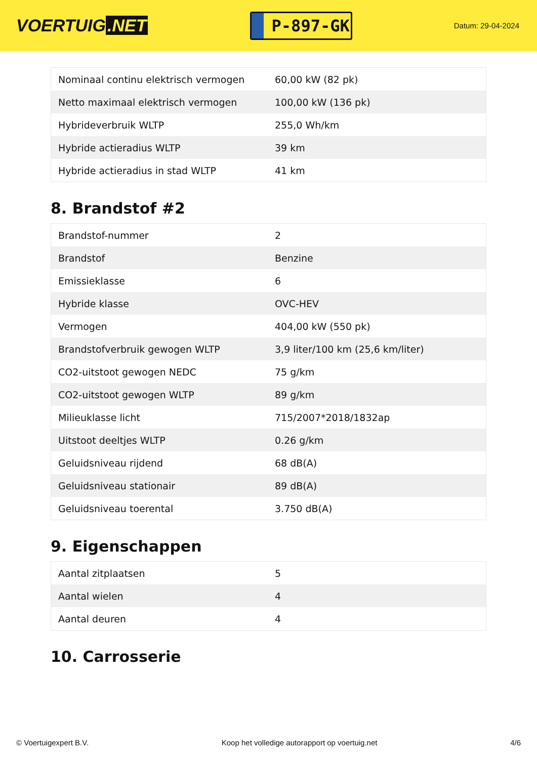VOERTUIG.NET
P-897-GK
Datum: 29-04-2024
| Nominaal continu elektrisch vermogen | 60,00 kW (82 pk) |
| Netto maximaal elektrisch vermogen | 100,00 kW (136 pk) |
| Hybrideverbruik WLTP | 255,0 Wh/km |
| Hybride actieradius WLTP | 39 km |
| Hybride actieradius in stad WLTP | 41 km |
8. Brandstof #2
| Brandstof-nummer | 2 |
| Brandstof | Benzine |
| Emissieklasse | 6 |
| Hybride klasse | OVC-HEV |
| Vermogen | 404,00 kW (550 pk) |
| Brandstofverbruik gewogen WLTP | 3,9 liter/100 km (25,6 km/liter) |
| CO2-uitstoot gewogen NEDC | 75 g/km |
| CO2-uitstoot gewogen WLTP | 89 g/km |
| Milieuklasse licht | 715/2007*2018/1832ap |
| Uitstoot deeltjes WLTP | 0.26 g/km |
| Geluidsniveau rijdend | 68 dB(A) |
| Geluidsniveau stationair | 89 dB(A) |
| Geluidsniveau toerental | 3.750 dB(A) |
9. Eigenschappen
| Aantal zitplaatsen | 5 |
| Aantal wielen | 4 |
| Aantal deuren | 4 |
10. Carrosserie
© Voertuigexpert B.V. Koop het volledige autorapport op voertuig.net 4/6